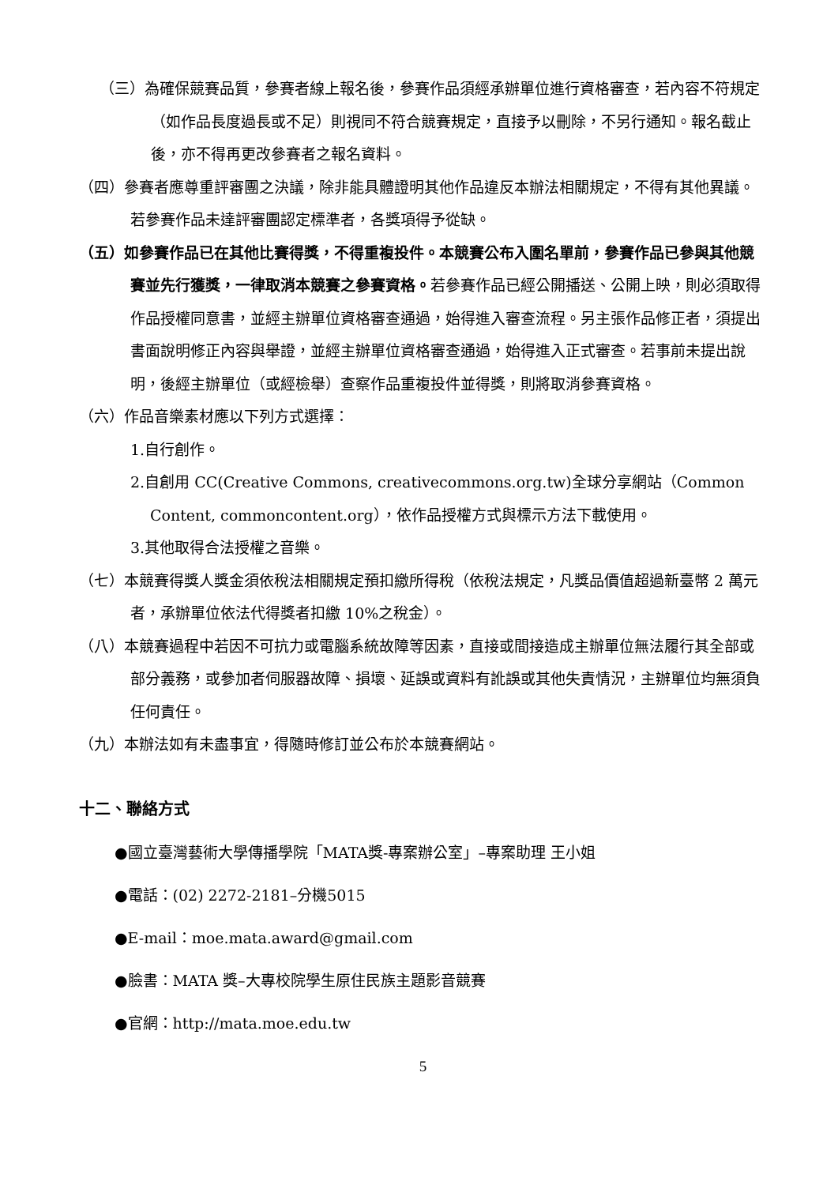（三）為確保競賽品質，參賽者線上報名後，參賽作品須經承辦單位進行資格審查，若內容不符規定（如作品長度過長或不足）則視同不符合競賽規定，直接予以刪除，不另行通知。報名截止後，亦不得再更改參賽者之報名資料。
（四）參賽者應尊重評審團之決議，除非能具體證明其他作品違反本辦法相關規定，不得有其他異議。若參賽作品未達評審團認定標準者，各獎項得予從缺。
（五）如參賽作品已在其他比賽得獎，不得重複投件。本競賽公布入圍名單前，參賽作品已參與其他競賽並先行獲獎，一律取消本競賽之參賽資格。若參賽作品已經公開播送、公開上映，則必須取得作品授權同意書，並經主辦單位資格審查通過，始得進入審查流程。另主張作品修正者，須提出書面說明修正內容與舉證，並經主辦單位資格審查通過，始得進入正式審查。若事前未提出說明，後經主辦單位（或經檢舉）查察作品重複投件並得獎，則將取消參賽資格。
（六）作品音樂素材應以下列方式選擇：
1.自行創作。
2.自創用 CC(Creative Commons, creativecommons.org.tw)全球分享網站（Common Content, commoncontent.org），依作品授權方式與標示方法下載使用。
3.其他取得合法授權之音樂。
（七）本競賽得獎人獎金須依稅法相關規定預扣繳所得稅（依稅法規定，凡獎品價值超過新臺幣 2 萬元者，承辦單位依法代得獎者扣繳 10%之稅金）。
（八）本競賽過程中若因不可抗力或電腦系統故障等因素，直接或間接造成主辦單位無法履行其全部或部分義務，或參加者伺服器故障、損壞、延誤或資料有訛誤或其他失責情況，主辦單位均無須負任何責任。
（九）本辦法如有未盡事宜，得隨時修訂並公布於本競賽網站。
十二、聯絡方式
●國立臺灣藝術大學傳播學院「MATA獎-專案辦公室」–專案助理 王小姐
●電話：(02) 2272-2181–分機5015
●E-mail：moe.mata.award@gmail.com
●臉書：MATA 獎–大專校院學生原住民族主題影音競賽
●官網：http://mata.moe.edu.tw
5